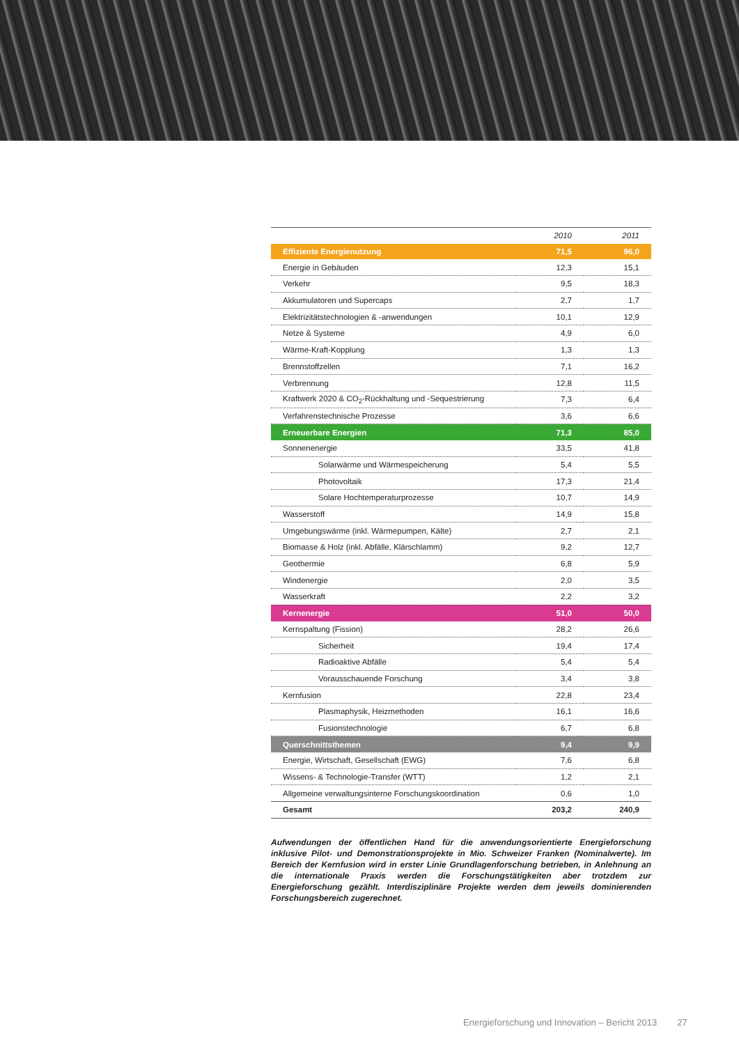| | 2010 | 2011 |
| --- | --- | --- |
| Effiziente Energienutzung | 71,5 | 96,0 |
| Energie in Gebäuden | 12,3 | 15,1 |
| Verkehr | 9,5 | 18,3 |
| Akkumulatoren und Supercaps | 2,7 | 1,7 |
| Elektrizitätstechnologien & -anwendungen | 10,1 | 12,9 |
| Netze & Systeme | 4,9 | 6,0 |
| Wärme-Kraft-Kopplung | 1,3 | 1,3 |
| Brennstoffzellen | 7,1 | 16,2 |
| Verbrennung | 12,8 | 11,5 |
| Kraftwerk 2020 & CO<sub>2</sub>-Rückhaltung und -Sequestrierung | 7,3 | 6,4 |
| Verfahrenstechnische Prozesse | 3,6 | 6,6 |
| Erneuerbare Energien | 71,3 | 85,0 |
| Sonnenenergie | 33,5 | 41,8 |
| Solarwärme und Wärmespeicherung | 5,4 | 5,5 |
| Photovoltaik | 17,3 | 21,4 |
| Solare Hochtemperaturprozesse | 10,7 | 14,9 |
| Wasserstoff | 14,9 | 15,8 |
| Umgebungswärme (inkl. Wärmepumpen, Kälte) | 2,7 | 2,1 |
| Biomasse & Holz (inkl. Abfälle, Klärschlamm) | 9,2 | 12,7 |
| Geothermie | 6,8 | 5,9 |
| Windenergie | 2,0 | 3,5 |
| Wasserkraft | 2,2 | 3,2 |
| Kernenergie | 51,0 | 50,0 |
| Kernspaltung (Fission) | 28,2 | 26,6 |
| Sicherheit | 19,4 | 17,4 |
| Radioaktive Abfälle | 5,4 | 5,4 |
| Vorausschauende Forschung | 3,4 | 3,8 |
| Kernfusion | 22,8 | 23,4 |
| Plasmaphysik, Heizmethoden | 16,1 | 16,6 |
| Fusionstechnologie | 6,7 | 6,8 |
| Querschnittsthemen | 9,4 | 9,9 |
| Energie, Wirtschaft, Gesellschaft (EWG) | 7,6 | 6,8 |
| Wissens- & Technologie-Transfer (WTT) | 1,2 | 2,1 |
| Allgemeine verwaltungsinterne Forschungskoordination | 0,6 | 1,0 |
| Gesamt | 203,2 | 240,9 |
Aufwendungen der öffentlichen Hand für die anwendungsorientierte Energieforschung inklusive Pilot- und Demonstrationsprojekte in Mio. Schweizer Franken (Nominalwerte). Im Bereich der Kernfusion wird in erster Linie Grundlagenforschung betrieben, in Anlehnung an die internationale Praxis werden die Forschungstätigkeiten aber trotzdem zur Energieforschung gezählt. Interdisziplinäre Projekte werden dem jeweils dominierenden Forschungsbereich zugerechnet.
Energieforschung und Innovation – Bericht 2013 27